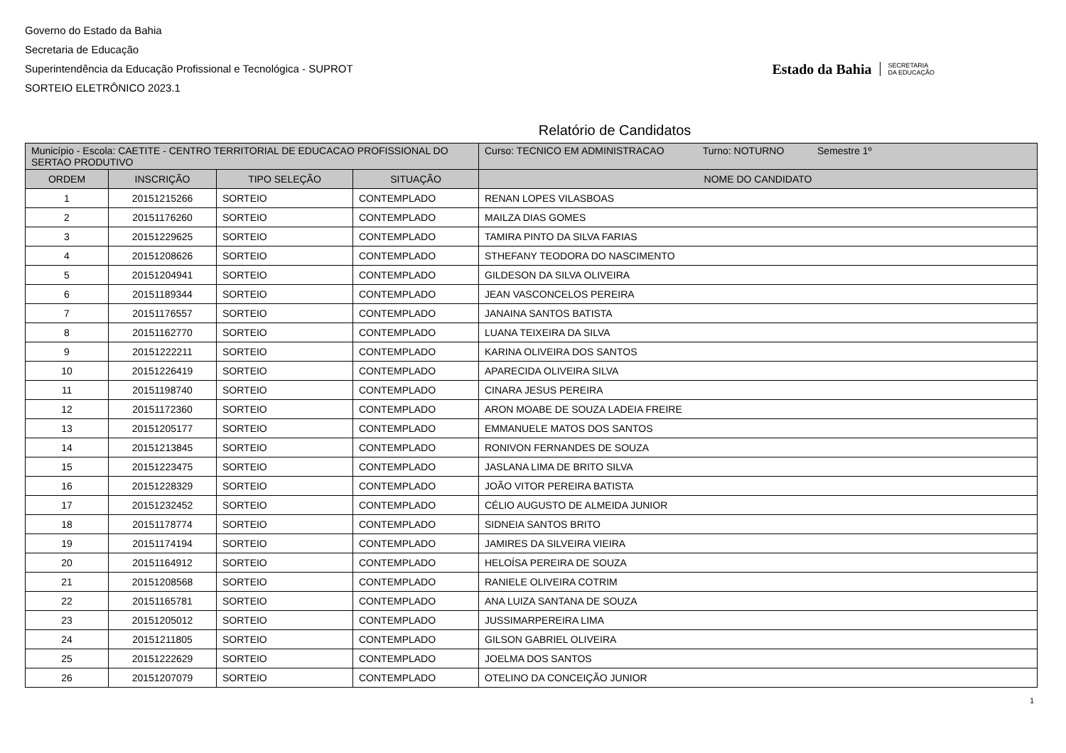Governo do Estado da Bahia
Secretaria de Educação
Superintendência da Educação Profissional e Tecnológica - SUPROT
SORTEIO ELETRÔNICO 2023.1
Estado da Bahia
SECRETARIA
DA EDUCAÇÃO
Relatório de Candidatos
| Município - Escola: CAETITE - CENTRO TERRITORIAL DE EDUCACAO PROFISSIONAL DO SERTAO PRODUTIVO | | | | Curso: TECNICO EM ADMINISTRACAO Turno: NOTURNO Semestre 1º |
| ORDEM | INSCRIÇÃO | TIPO SELEÇÃO | SITUAÇÃO | NOME DO CANDIDATO |
| 1 | 20151215266 | SORTEIO | CONTEMPLADO | RENAN LOPES VILASBOAS |
| 2 | 20151176260 | SORTEIO | CONTEMPLADO | MAILZA DIAS GOMES |
| 3 | 20151229625 | SORTEIO | CONTEMPLADO | TAMIRA PINTO DA SILVA FARIAS |
| 4 | 20151208626 | SORTEIO | CONTEMPLADO | STHEFANY TEODORA DO NASCIMENTO |
| 5 | 20151204941 | SORTEIO | CONTEMPLADO | GILDESON DA SILVA OLIVEIRA |
| 6 | 20151189344 | SORTEIO | CONTEMPLADO | JEAN VASCONCELOS PEREIRA |
| 7 | 20151176557 | SORTEIO | CONTEMPLADO | JANAINA SANTOS BATISTA |
| 8 | 20151162770 | SORTEIO | CONTEMPLADO | LUANA TEIXEIRA DA SILVA |
| 9 | 20151222211 | SORTEIO | CONTEMPLADO | KARINA OLIVEIRA DOS SANTOS |
| 10 | 20151226419 | SORTEIO | CONTEMPLADO | APARECIDA OLIVEIRA SILVA |
| 11 | 20151198740 | SORTEIO | CONTEMPLADO | CINARA JESUS PEREIRA |
| 12 | 20151172360 | SORTEIO | CONTEMPLADO | ARON MOABE DE SOUZA LADEIA FREIRE |
| 13 | 20151205177 | SORTEIO | CONTEMPLADO | EMMANUELE MATOS DOS SANTOS |
| 14 | 20151213845 | SORTEIO | CONTEMPLADO | RONIVON FERNANDES DE SOUZA |
| 15 | 20151223475 | SORTEIO | CONTEMPLADO | JASLANA LIMA DE BRITO SILVA |
| 16 | 20151228329 | SORTEIO | CONTEMPLADO | JOÃO VITOR PEREIRA BATISTA |
| 17 | 20151232452 | SORTEIO | CONTEMPLADO | CÉLIO AUGUSTO DE ALMEIDA JUNIOR |
| 18 | 20151178774 | SORTEIO | CONTEMPLADO | SIDNEIA SANTOS BRITO |
| 19 | 20151174194 | SORTEIO | CONTEMPLADO | JAMIRES DA SILVEIRA VIEIRA |
| 20 | 20151164912 | SORTEIO | CONTEMPLADO | HELOÍSA PEREIRA DE SOUZA |
| 21 | 20151208568 | SORTEIO | CONTEMPLADO | RANIELE OLIVEIRA COTRIM |
| 22 | 20151165781 | SORTEIO | CONTEMPLADO | ANA LUIZA SANTANA DE SOUZA |
| 23 | 20151205012 | SORTEIO | CONTEMPLADO | JUSSIMARPEREIRA LIMA |
| 24 | 20151211805 | SORTEIO | CONTEMPLADO | GILSON GABRIEL OLIVEIRA |
| 25 | 20151222629 | SORTEIO | CONTEMPLADO | JOELMA DOS SANTOS |
| 26 | 20151207079 | SORTEIO | CONTEMPLADO | OTELINO DA CONCEIÇÃO JUNIOR |
1